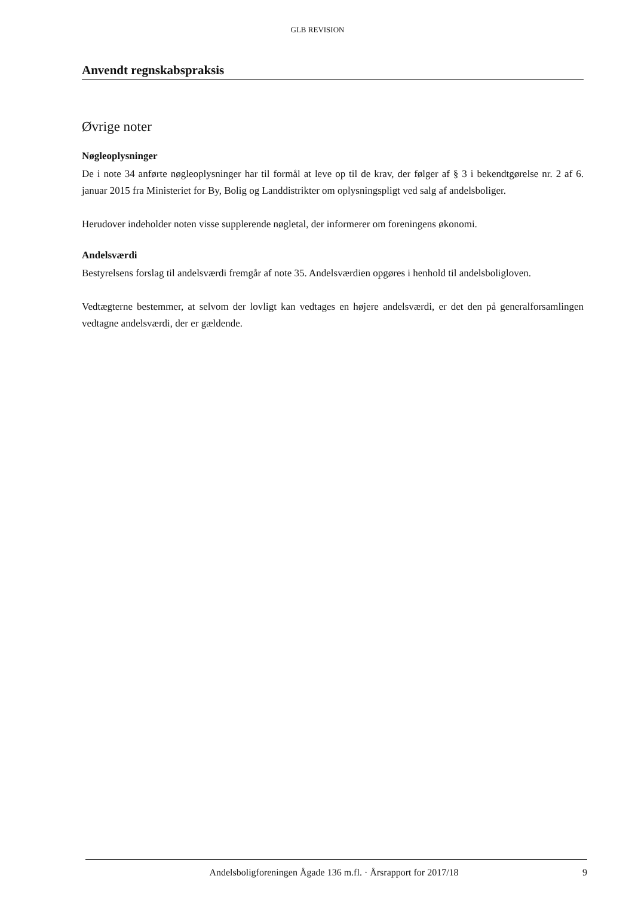GLB REVISION
Anvendt regnskabspraksis
Øvrige noter
Nøgleoplysninger
De i note 34 anførte nøgleoplysninger har til formål at leve op til de krav, der følger af § 3 i bekendtgørelse nr. 2 af 6. januar 2015 fra Ministeriet for By, Bolig og Landdistrikter om oplysningspligt ved salg af andelsboliger.
Herudover indeholder noten visse supplerende nøgletal, der informerer om foreningens økonomi.
Andelsværdi
Bestyrelsens forslag til andelsværdi fremgår af note 35. Andelsværdien opgøres i henhold til andelsboligloven.
Vedtægterne bestemmer, at selvom der lovligt kan vedtages en højere andelsværdi, er det den på generalforsamlingen vedtagne andelsværdi, der er gældende.
Andelsboligforeningen Ågade 136 m.fl. · Årsrapport for 2017/18 9